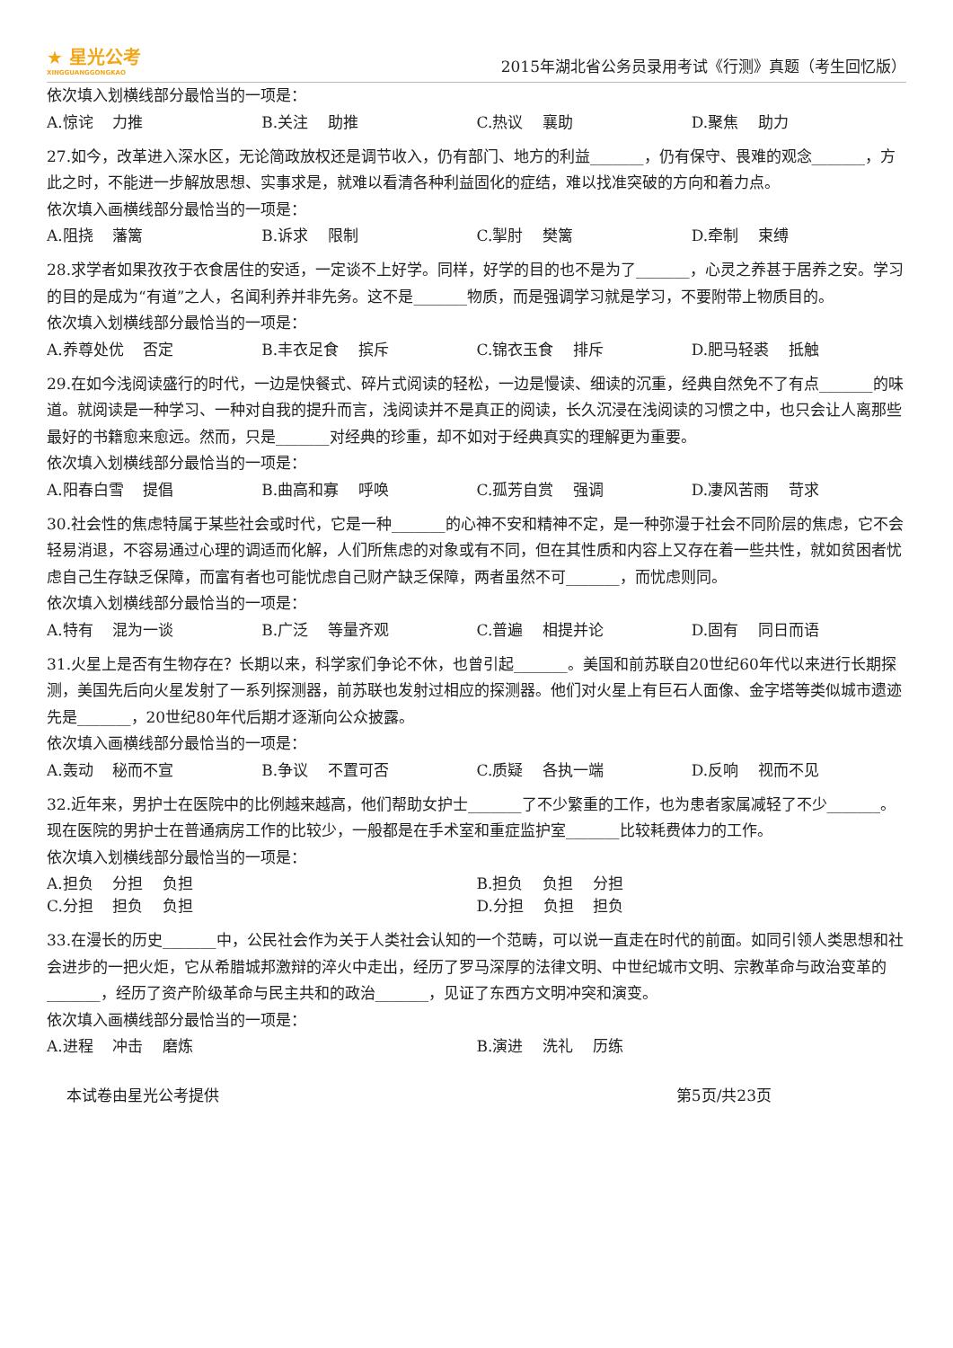★ 星光公考
XINGGUANGGONGKAO
2015年湖北省公务员录用考试《行测》真题（考生回忆版）
依次填入划横线部分最恰当的一项是：
A.惊诧 力推 B.关注 助推 C.热议 襄助 D.聚焦 助力
27.如今，改革进入深水区，无论简政放权还是调节收入，仍有部门、地方的利益_______，仍有保守、畏难的观念_______，方此之时，不能进一步解放思想、实事求是，就难以看清各种利益固化的症结，难以找准突破的方向和着力点。
依次填入画横线部分最恰当的一项是：
A.阻挠 藩篱 B.诉求 限制 C.掣肘 樊篱 D.牵制 束缚
28.求学者如果孜孜于衣食居住的安适，一定谈不上好学。同样，好学的目的也不是为了_______，心灵之养甚于居养之安。学习的目的是成为“有道”之人，名闻利养并非先务。这不是_______物质，而是强调学习就是学习，不要附带上物质目的。
依次填入划横线部分最恰当的一项是：
A.养尊处优 否定 B.丰衣足食 摈斥 C.锦衣玉食 排斥 D.肥马轻裘 抵触
29.在如今浅阅读盛行的时代，一边是快餐式、碎片式阅读的轻松，一边是慢读、细读的沉重，经典自然免不了有点_______的味道。就阅读是一种学习、一种对自我的提升而言，浅阅读并不是真正的阅读，长久沉浸在浅阅读的习惯之中，也只会让人离那些最好的书籍愈来愈远。然而，只是_______对经典的珍重，却不如对于经典真实的理解更为重要。
依次填入划横线部分最恰当的一项是：
A.阳春白雪 提倡 B.曲高和寡 呼唤 C.孤芳自赏 强调 D.凄风苦雨 苛求
30.社会性的焦虑特属于某些社会或时代，它是一种_______的心神不安和精神不定，是一种弥漫于社会不同阶层的焦虑，它不会轻易消退，不容易通过心理的调适而化解，人们所焦虑的对象或有不同，但在其性质和内容上又存在着一些共性，就如贫困者忧虑自己生存缺乏保障，而富有者也可能忧虑自己财产缺乏保障，两者虽然不可_______，而忧虑则同。
依次填入划横线部分最恰当的一项是：
A.特有 混为一谈 B.广泛 等量齐观 C.普遍 相提并论 D.固有 同日而语
31.火星上是否有生物存在？长期以来，科学家们争论不休，也曾引起_______。美国和前苏联自20世纪60年代以来进行长期探测，美国先后向火星发射了一系列探测器，前苏联也发射过相应的探测器。他们对火星上有巨石人面像、金字塔等类似城市遗迹先是_______，20世纪80年代后期才逐渐向公众披露。
依次填入画横线部分最恰当的一项是：
A.轰动 秘而不宣 B.争议 不置可否 C.质疑 各执一端 D.反响 视而不见
32.近年来，男护士在医院中的比例越来越高，他们帮助女护士_______了不少繁重的工作，也为患者家属减轻了不少_______。现在医院的男护士在普通病房工作的比较少，一般都是在手术室和重症监护室_______比较耗费体力的工作。
依次填入划横线部分最恰当的一项是：
A.担负 分担 负担 B.担负 负担 分担
C.分担 担负 负担 D.分担 负担 担负
33.在漫长的历史_______中，公民社会作为关于人类社会认知的一个范畴，可以说一直走在时代的前面。如同引领人类思想和社会进步的一把火炬，它从希腊城邦激辩的淬火中走出，经历了罗马深厚的法律文明、中世纪城市文明、宗教革命与政治变革的_______，经历了资产阶级革命与民主共和的政治_______，见证了东西方文明冲突和演变。
依次填入画横线部分最恰当的一项是：
A.进程 冲击 磨炼 B.演进 洗礼 历练
本试卷由星光公考提供 第5页/共23页